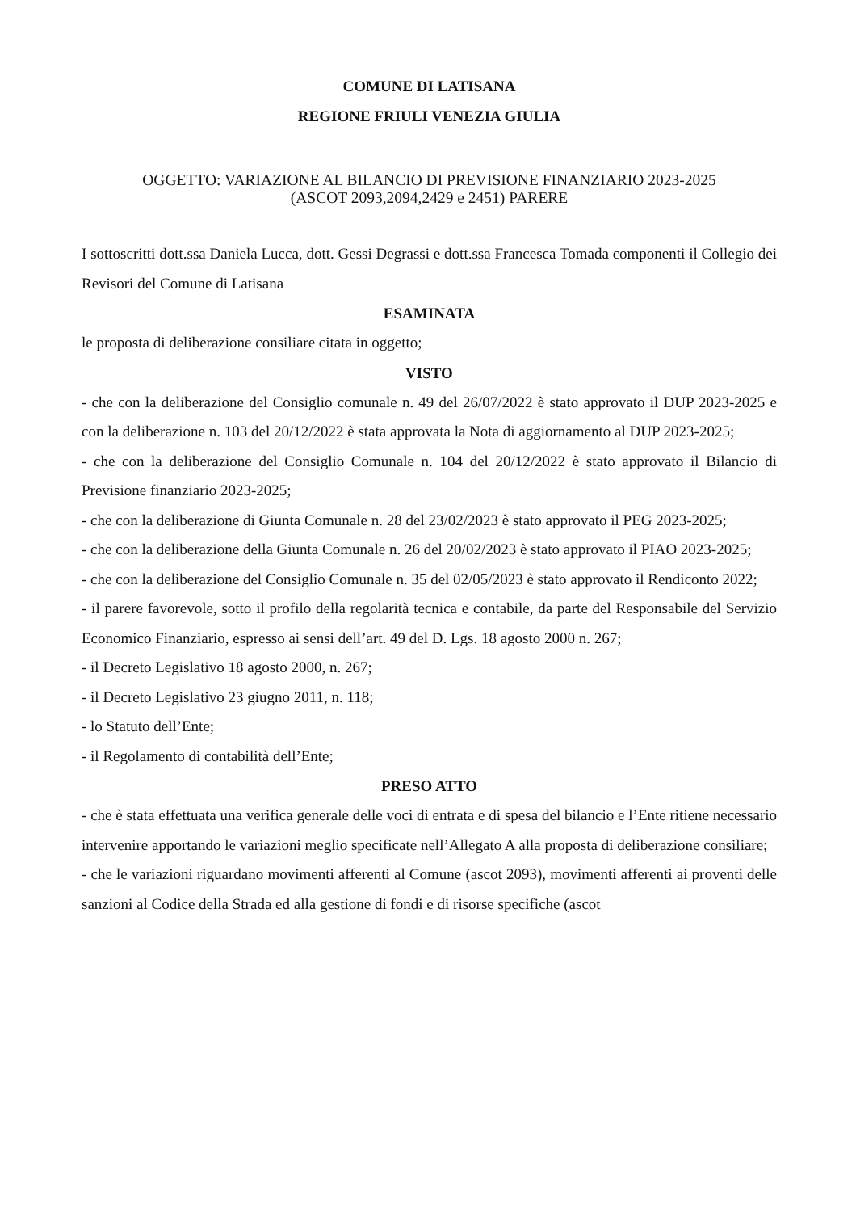COMUNE DI LATISANA
REGIONE FRIULI VENEZIA GIULIA
OGGETTO: VARIAZIONE AL BILANCIO DI PREVISIONE FINANZIARIO 2023-2025
(ASCOT 2093,2094,2429 e 2451) PARERE
I sottoscritti dott.ssa Daniela Lucca, dott. Gessi Degrassi e dott.ssa Francesca Tomada componenti il Collegio dei Revisori del Comune di Latisana
ESAMINATA
le proposta di deliberazione consiliare citata in oggetto;
VISTO
- che con la deliberazione del Consiglio comunale n. 49 del 26/07/2022 è stato approvato il DUP 2023-2025 e con la deliberazione n. 103 del 20/12/2022 è stata approvata la Nota di aggiornamento al DUP 2023-2025;
- che con la deliberazione del Consiglio Comunale n. 104 del 20/12/2022 è stato approvato il Bilancio di Previsione finanziario 2023-2025;
- che con la deliberazione di Giunta Comunale n. 28 del 23/02/2023 è stato approvato il PEG 2023-2025;
- che con la deliberazione della Giunta Comunale n. 26 del 20/02/2023 è stato approvato il PIAO 2023-2025;
- che con la deliberazione del Consiglio Comunale n. 35 del 02/05/2023 è stato approvato il Rendiconto 2022;
- il parere favorevole, sotto il profilo della regolarità tecnica e contabile, da parte del Responsabile del Servizio Economico Finanziario, espresso ai sensi dell’art. 49 del D. Lgs. 18 agosto 2000 n. 267;
- il Decreto Legislativo 18 agosto 2000, n. 267;
- il Decreto Legislativo 23 giugno 2011, n. 118;
- lo Statuto dell’Ente;
- il Regolamento di contabilità dell’Ente;
PRESO ATTO
- che è stata effettuata una verifica generale delle voci di entrata e di spesa del bilancio e l’Ente ritiene necessario intervenire apportando le variazioni meglio specificate nell’Allegato A alla proposta di deliberazione consiliare;
- che le variazioni riguardano movimenti afferenti al Comune (ascot 2093), movimenti afferenti ai proventi delle sanzioni al Codice della Strada ed alla gestione di fondi e di risorse specifiche (ascot